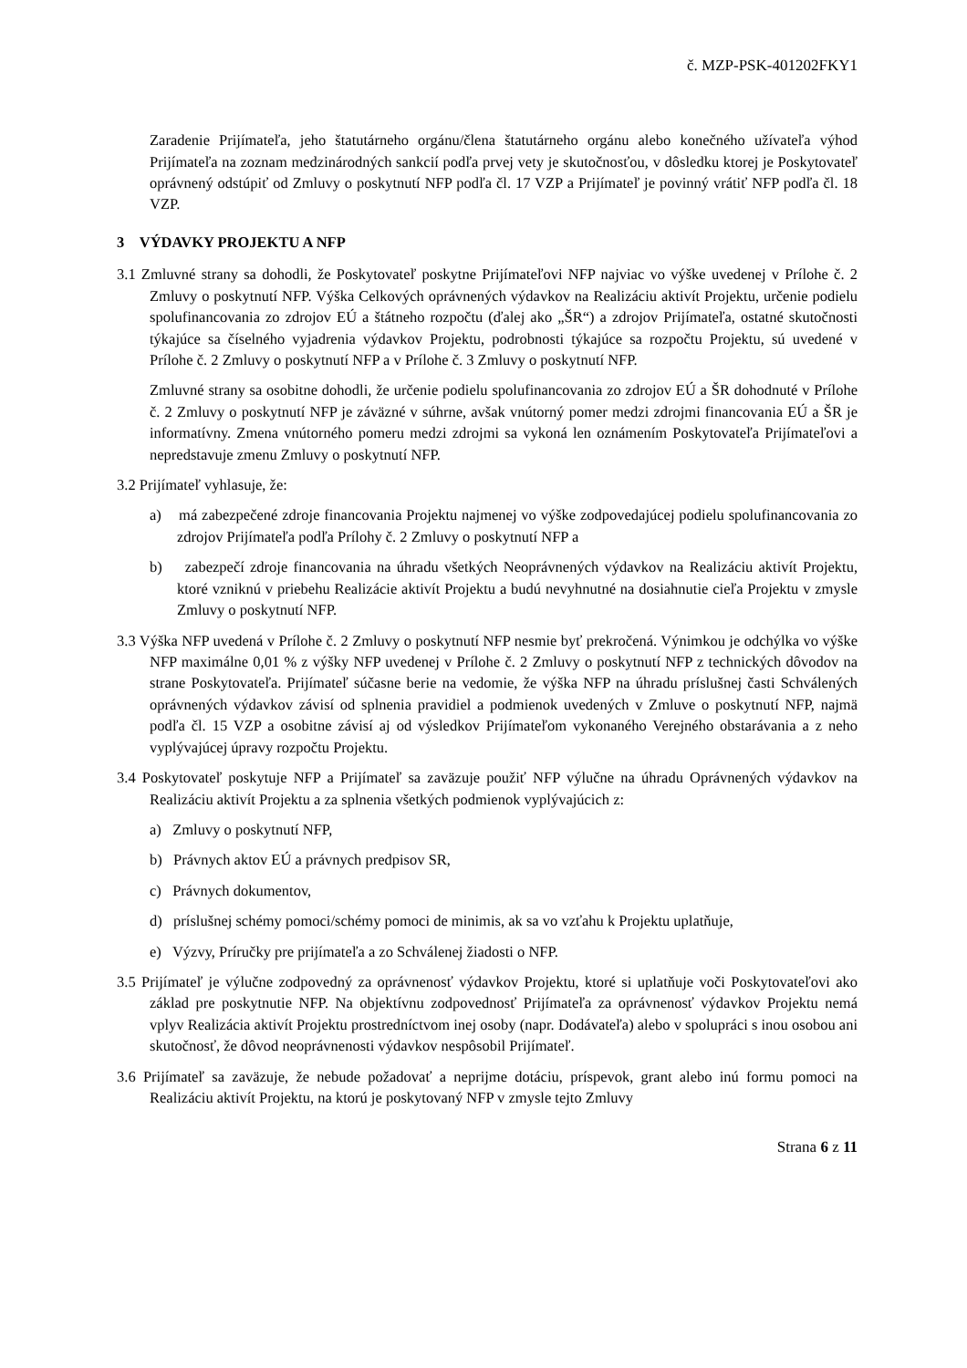č. MZP-PSK-401202FKY1
Zaradenie Prijímateľa, jeho štatutárneho orgánu/člena štatutárneho orgánu alebo konečného užívateľa výhod Prijímateľa na zoznam medzinárodných sankcií podľa prvej vety je skutočnosťou, v dôsledku ktorej je Poskytovateľ oprávnený odstúpiť od Zmluvy o poskytnutí NFP podľa čl. 17 VZP a Prijímateľ je povinný vrátiť NFP podľa čl. 18 VZP.
3 VÝDAVKY PROJEKTU A NFP
3.1 Zmluvné strany sa dohodli, že Poskytovateľ poskytne Prijímateľovi NFP najviac vo výške uvedenej v Prílohe č. 2 Zmluvy o poskytnutí NFP. Výška Celkových oprávnených výdavkov na Realizáciu aktivít Projektu, určenie podielu spolufinancovania zo zdrojov EÚ a štátneho rozpočtu (ďalej ako „ŠR“) a zdrojov Prijímateľa, ostatné skutočnosti týkajúce sa číselného vyjadrenia výdavkov Projektu, podrobnosti týkajúce sa rozpočtu Projektu, sú uvedené v Prílohe č. 2 Zmluvy o poskytnutí NFP a v Prílohe č. 3 Zmluvy o poskytnutí NFP.
Zmluvné strany sa osobitne dohodli, že určenie podielu spolufinancovania zo zdrojov EÚ a ŠR dohodnuté v Prílohe č. 2 Zmluvy o poskytnutí NFP je záväzné v súhrne, avšak vnútorný pomer medzi zdrojmi financovania EÚ a ŠR je informatívny. Zmena vnútorného pomeru medzi zdrojmi sa vykoná len oznámením Poskytovateľa Prijímateľovi a nepredstavuje zmenu Zmluvy o poskytnutí NFP.
3.2 Prijímateľ vyhlasuje, že:
a) má zabezpečené zdroje financovania Projektu najmenej vo výške zodpovedajúcej podielu spolufinancovania zo zdrojov Prijímateľa podľa Prílohy č. 2 Zmluvy o poskytnutí NFP a
b) zabezpečí zdroje financovania na úhradu všetkých Neoprávnených výdavkov na Realizáciu aktivít Projektu, ktoré vzniknú v priebehu Realizácie aktivít Projektu a budú nevyhnutné na dosiahnutie cieľa Projektu v zmysle Zmluvy o poskytnutí NFP.
3.3 Výška NFP uvedená v Prílohe č. 2 Zmluvy o poskytnutí NFP nesmie byť prekročená. Výnimkou je odchýlka vo výške NFP maximálne 0,01 % z výšky NFP uvedenej v Prílohe č. 2 Zmluvy o poskytnutí NFP z technických dôvodov na strane Poskytovateľa. Prijímateľ súčasne berie na vedomie, že výška NFP na úhradu príslušnej časti Schválených oprávnených výdavkov závisí od splnenia pravidiel a podmienok uvedených v Zmluve o poskytnutí NFP, najmä podľa čl. 15 VZP a osobitne závisí aj od výsledkov Prijímateľom vykonaného Verejného obstarávania a z neho vyplývajúcej úpravy rozpočtu Projektu.
3.4 Poskytovateľ poskytuje NFP a Prijímateľ sa zaväzuje použiť NFP výlučne na úhradu Oprávnených výdavkov na Realizáciu aktivít Projektu a za splnenia všetkých podmienok vyplývajúcich z:
a) Zmluvy o poskytnutí NFP,
b) Právnych aktov EÚ a právnych predpisov SR,
c) Právnych dokumentov,
d) príslušnej schémy pomoci/schémy pomoci de minimis, ak sa vo vzťahu k Projektu uplatňuje,
e) Výzvy, Príručky pre prijímateľa a zo Schválenej žiadosti o NFP.
3.5 Prijímateľ je výlučne zodpovedný za oprávnenosť výdavkov Projektu, ktoré si uplatňuje voči Poskytovateľovi ako základ pre poskytnutie NFP. Na objektívnu zodpovednosť Prijímateľa za oprávnenosť výdavkov Projektu nemá vplyv Realizácia aktivít Projektu prostredníctvom inej osoby (napr. Dodávateľa) alebo v spolupráci s inou osobou ani skutočnosť, že dôvod neoprávnenosti výdavkov nespôsobil Prijímateľ.
3.6 Prijímateľ sa zaväzuje, že nebude požadovať a neprijme dotáciu, príspevok, grant alebo inú formu pomoci na Realizáciu aktivít Projektu, na ktorú je poskytovaný NFP v zmysle tejto Zmluvy
Strana 6 z 11